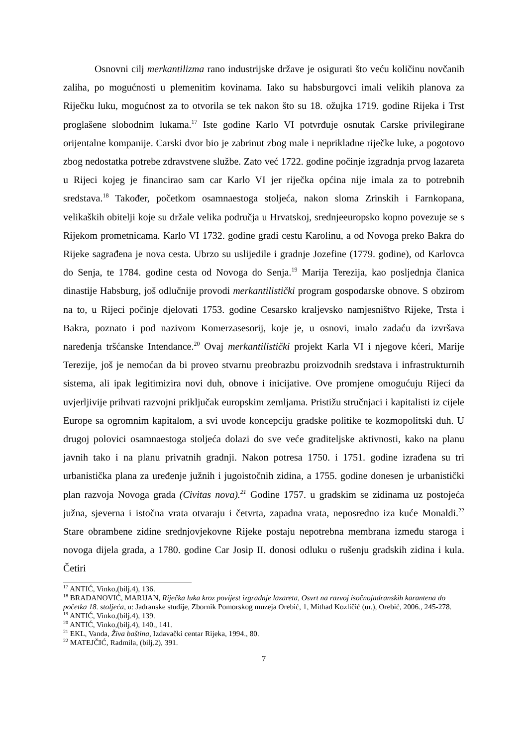Osnovni cilj merkantilizma rano industrijske države je osigurati što veću količinu novčanih zaliha, po mogućnosti u plemenitim kovinama. Iako su habsburgovci imali velikih planova za Riječku luku, mogućnost za to otvorila se tek nakon što su 18. ožujka 1719. godine Rijeka i Trst proglašene slobodnim lukama.<sup>17</sup> Iste godine Karlo VI potvrđuje osnutak Carske privilegirane orijentalne kompanije. Carski dvor bio je zabrinut zbog male i neprikladne riječke luke, a pogotovo zbog nedostatka potrebe zdravstvene službe. Zato već 1722. godine počinje izgradnja prvog lazareta u Rijeci kojeg je financirao sam car Karlo VI jer riječka općina nije imala za to potrebnih sredstava.<sup>18</sup> Također, početkom osamnaestoga stoljeća, nakon sloma Zrinskih i Farnkopana, velikaških obitelji koje su držale velika područja u Hrvatskoj, srednjeeuropsko kopno povezuje se s Rijekom prometnicama. Karlo VI 1732. godine gradi cestu Karolinu, a od Novoga preko Bakra do Rijeke sagrađena je nova cesta. Ubrzo su uslijedile i gradnje Jozefine (1779. godine), od Karlovca do Senja, te 1784. godine cesta od Novoga do Senja.<sup>19</sup> Marija Terezija, kao posljednja članica dinastije Habsburg, još odlučnije provodi merkantilistički program gospodarske obnove. S obzirom na to, u Rijeci počinje djelovati 1753. godine Cesarsko kraljevsko namjesništvo Rijeke, Trsta i Bakra, poznato i pod nazivom Komerzasesorij, koje je, u osnovi, imalo zadaću da izvršava naređenja tršćanske Intendance.<sup>20</sup> Ovaj merkantilistički projekt Karla VI i njegove kćeri, Marije Terezije, još je nemoćan da bi proveo stvarnu preobrazbu proizvodnih sredstava i infrastrukturnih sistema, ali ipak legitimizira novi duh, obnove i inicijative. Ove promjene omogućuju Rijeci da uvjerljivije prihvati razvojni priključak europskim zemljama. Pristižu stručnjaci i kapitalisti iz cijele Europe sa ogromnim kapitalom, a svi uvode koncepciju gradske politike te kozmopolitski duh. U drugoj polovici osamnaestoga stoljeća dolazi do sve veće graditeljske aktivnosti, kako na planu javnih tako i na planu privatnih gradnji. Nakon potresa 1750. i 1751. godine izrađena su tri urbanistička plana za uređenje južnih i jugoistočnih zidina, a 1755. godine donesen je urbanistički plan razvoja Novoga grada (Civitas nova).<sup>21</sup> Godine 1757. u gradskim se zidinama uz postojeća južna, sjeverna i istočna vrata otvaraju i četvrta, zapadna vrata, neposredno iza kuće Monaldi.<sup>22</sup> Stare obrambene zidine srednjovjekovne Rijeke postaju nepotrebna membrana između staroga i novoga dijela grada, a 1780. godine Car Josip II. donosi odluku o rušenju gradskih zidina i kula. Četiri
<sup>17</sup> ANTIĆ, Vinko,(bilj.4), 136.
<sup>18</sup> BRADANOVIĆ, MARIJAN, Riječka luka kroz povijest izgradnje lazareta, Osvrt na razvoj isočnojadranskih karantena do početka 18. stoljeća, u: Jadranske studije, Zbornik Pomorskog muzeja Orebić, 1, Mithad Kozličić (ur.), Orebić, 2006., 245-278.
<sup>19</sup> ANTIĆ, Vinko,(bilj.4), 139.
<sup>20</sup> ANTIĆ, Vinko,(bilj.4), 140., 141.
<sup>21</sup> EKL, Vanda, Živa baština, Izdavački centar Rijeka, 1994., 80.
<sup>22</sup> MATEJČIĆ, Radmila, (bilj.2), 391.
7